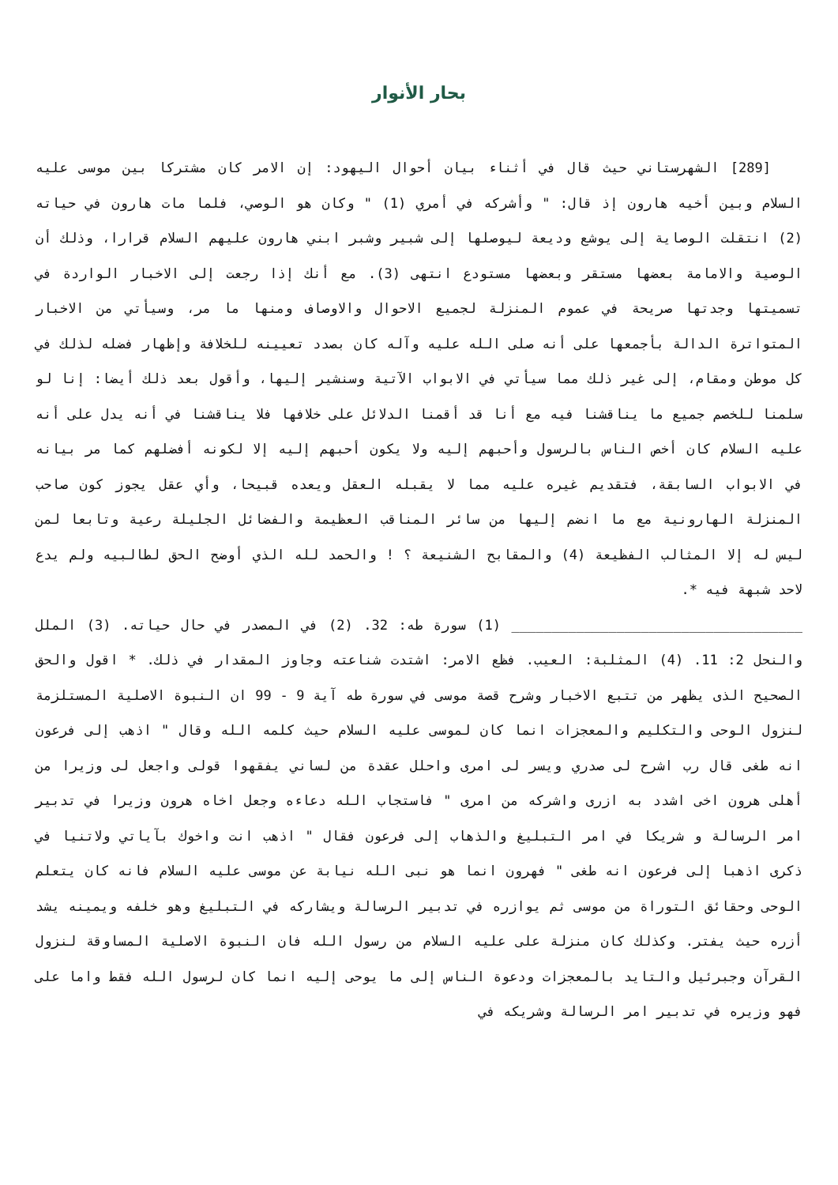بحار الأنوار
[289] الشهرستاني حيث قال في أثناء بيان أحوال اليهود: إن الامر كان مشتركا بين موسى عليه السلام وبين أخيه هارون إذ قال: " وأشركه في أمري (1) " وكان هو الوصي، فلما مات هارون في حياته (2) انتقلت الوصاية إلى يوشع وديعة ليوصلها إلى شبير وشبر ابني هارون عليهم السلام قرارا، وذلك أن الوصية والامامة بعضها مستقر وبعضها مستودع انتهى (3). مع أنك إذا رجعت إلى الاخبار الواردة في تسميتها وجدتها صريحة في عموم المنزلة لجميع الاحوال والاوصاف ومنها ما مر، وسيأتي من الاخبار المتواترة الدالة بأجمعها على أنه صلى الله عليه وآله كان بصدد تعيينه للخلافة وإظهار فضله لذلك في كل موطن ومقام، إلى غير ذلك مما سيأتي في الابواب الآتية وسنشير إليها، وأقول بعد ذلك أيضا: إنا لو سلمنا للخصم جميع ما يناقشنا فيه مع أنا قد أقمنا الدلائل على خلافها فلا يناقشنا في أنه يدل على أنه عليه السلام كان أخص الناس بالرسول وأحبهم إليه ولا يكون أحبهم إليه إلا لكونه أفضلهم كما مر بيانه في الابواب السابقة، فتقديم غيره عليه مما لا يقبله العقل ويعده قبيحا، وأي عقل يجوز كون صاحب المنزلة الهارونية مع ما انضم إليها من سائر المناقب العظيمة والفضائل الجليلة رعية وتابعا لمن ليس له إلا المثالب الفظيعة (4) والمقابح الشنيعة ؟ ! والحمد لله الذي أوضح الحق لطالبيه ولم يدع لاحد شبهة فيه *.
____________________________________ (1) سورة طه: 32. (2) في المصدر في حال حياته. (3) الملل والنحل 2: 11. (4) المثلبة: العيب. فظع الامر: اشتدت شناعته وجاوز المقدار في ذلك. * اقول والحق الصحيح الذى يظهر من تتبع الاخبار وشرح قصة موسى في سورة طه آية 9 - 99 ان النبوة الاصلية المستلزمة لنزول الوحى والتكليم والمعجزات انما كان لموسى عليه السلام حيث كلمه الله وقال " اذهب إلى فرعون انه طغى قال رب اشرح لى صدري ويسر لى امرى واحلل عقدة من لساني يفقهوا قولى واجعل لى وزيرا من أهلى هرون اخى اشدد به ازرى واشركه من امرى " فاستجاب الله دعاءه وجعل اخاه هرون وزيرا في تدبير امر الرسالة و شريكا في امر التبليغ والذهاب إلى فرعون فقال " اذهب انت واخوك بآياتي ولاتنيا في ذكرى اذهبا إلى فرعون انه طغى " فهرون انما هو نبى الله نيابة عن موسى عليه السلام فانه كان يتعلم الوحى وحقائق التوراة من موسى ثم يوازره في تدبير الرسالة ويشاركه في التبليغ وهو خلفه ويمينه يشد أزره حيث يفتر. وكذلك كان منزلة على عليه السلام من رسول الله فان النبوة الاصلية المساوقة لنزول القرآن وجبرئيل والتايد بالمعجزات ودعوة الناس إلى ما يوحى إليه انما كان لرسول الله فقط واما على فهو وزيره في تدبير امر الرسالة وشريكه في